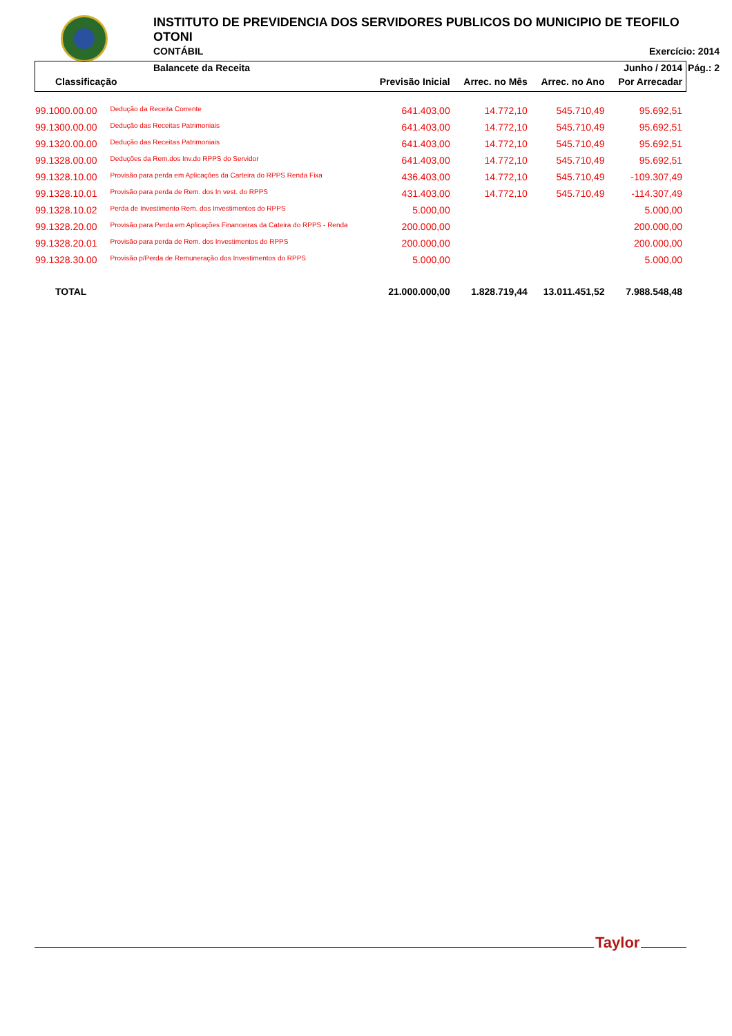INSTITUTO DE PREVIDENCIA DOS SERVIDORES PUBLICOS DO MUNICIPIO DE TEOFILO OTONI
CONTÁBIL Exercício: 2014
Balancete da Receita Pág.: 2
| | | | | | Junho / 2014 |
| --- | --- | --- | --- | --- | --- |
| Classificação | | Previsão Inicial | Arrec. no Mês | Arrec. no Ano | Por Arrecadar |
| 99.1000.00.00 | Dedução da Receita Corrente | 641.403,00 | 14.772,10 | 545.710,49 | 95.692,51 |
| 99.1300.00.00 | Dedução das Receitas Patrimoniais | 641.403,00 | 14.772,10 | 545.710,49 | 95.692,51 |
| 99.1320.00.00 | Dedução das Receitas Patrimoniais | 641.403,00 | 14.772,10 | 545.710,49 | 95.692,51 |
| 99.1328.00.00 | Deduções da Rem.dos Inv.do RPPS do Servidor | 641.403,00 | 14.772,10 | 545.710,49 | 95.692,51 |
| 99.1328.10.00 | Provisão para perda em Aplicações da Carteira do RPPS Renda Fixa | 436.403,00 | 14.772,10 | 545.710,49 | -109.307,49 |
| 99.1328.10.01 | Provisão para perda de Rem. dos In vest. do RPPS | 431.403,00 | 14.772,10 | 545.710,49 | -114.307,49 |
| 99.1328.10.02 | Perda de Investimento Rem. dos Investimentos do RPPS | 5.000,00 | | | 5.000,00 |
| 99.1328.20.00 | Provisão para Perda em Aplicações Financeiras da Cateira do RPPS - Renda | 200.000,00 | | | 200.000,00 |
| 99.1328.20.01 | Provisão para perda de Rem. dos Investimentos do RPPS | 200.000,00 | | | 200.000,00 |
| 99.1328.30.00 | Provisão p/Perda de Remuneração dos Investimentos do RPPS | 5.000,00 | | | 5.000,00 |
| TOTAL | | 21.000.000,00 | 1.828.719,44 | 13.011.451,52 | 7.988.548,48 |
Taylor